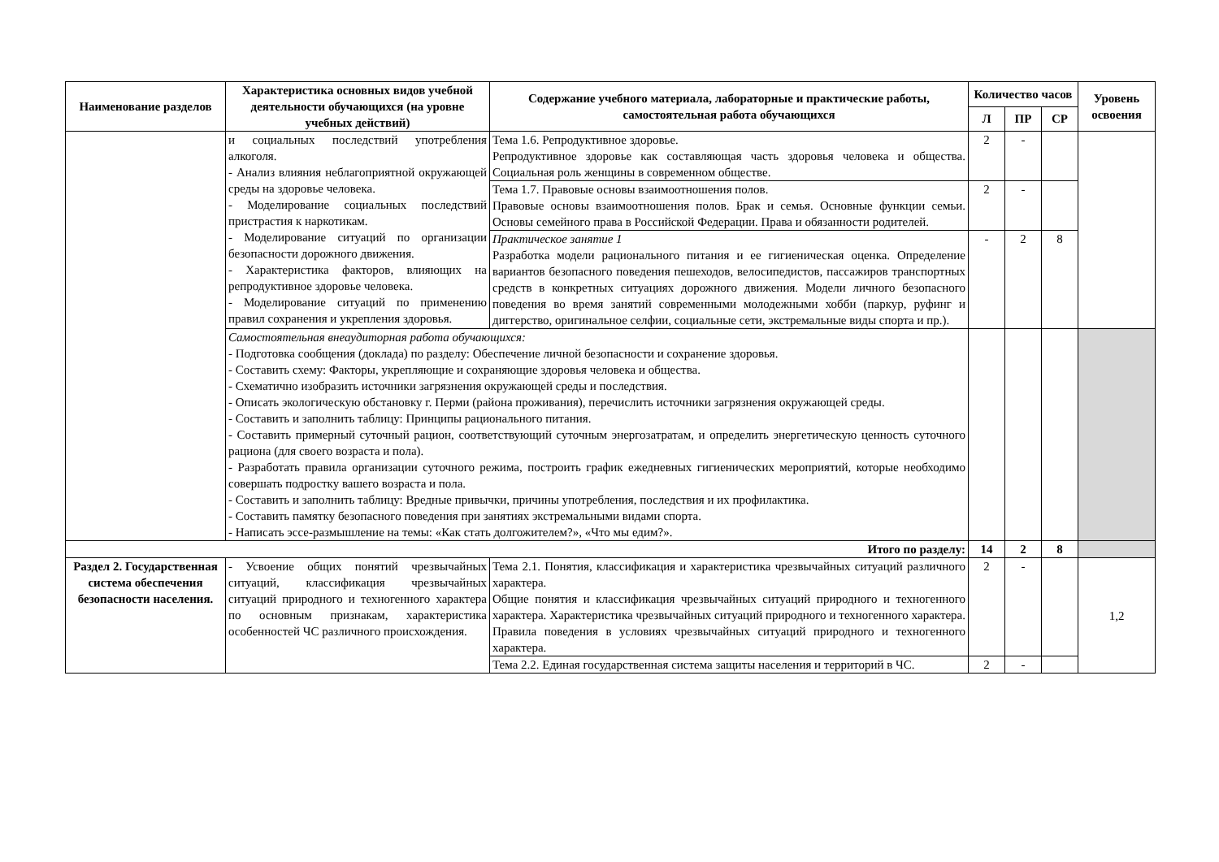| Наименование разделов | Характеристика основных видов учебной деятельности обучающихся (на уровне учебных действий) | Содержание учебного материала, лабораторные и практические работы, самостоятельная работа обучающихся | Количество часов | | | Уровень освоения |
| --- | --- | --- | --- | --- | --- | --- |
| | | | Л | ПР | СР | |
| | и социальных последствий употребления алкоголя. - Анализ влияния неблагоприятной окружающей среды на здоровье человека. - Моделирование социальных последствий пристрастия к наркотикам. - Моделирование ситуаций по организации безопасности дорожного движения. - Характеристика факторов, влияющих на репродуктивное здоровье человека. - Моделирование ситуаций по применению правил сохранения и укрепления здоровья. | Тема 1.6. Репродуктивное здоровье. Репродуктивное здоровье как составляющая часть здоровья человека и общества. Социальная роль женщины в современном обществе. | 2 | - | | |
| | | Тема 1.7. Правовые основы взаимоотношения полов. Правовые основы взаимоотношения полов. Брак и семья. Основные функции семьи. Основы семейного права в Российской Федерации. Права и обязанности родителей. | 2 | - | | |
| | | Практическое занятие 1 Разработка модели рационального питания и ее гигиеническая оценка. Определение вариантов безопасного поведения пешеходов, велосипедистов, пассажиров транспортных средств в конкретных ситуациях дорожного движения. Модели личного безопасного поведения во время занятий современными молодежными хобби (паркур, руфинг и диггерство, оригинальное селфии, социальные сети, экстремальные виды спорта и пр.). | - | 2 | 8 | |
| | Самостоятельная внеаудиторная работа обучающихся: - Подготовка сообщения (доклада) по разделу: Обеспечение личной безопасности и сохранение здоровья. - Составить схему: Факторы, укрепляющие и сохраняющие здоровья человека и общества. - Схематично изобразить источники загрязнения окружающей среды и последствия. - Описать экологическую обстановку г. Перми (района проживания), перечислить источники загрязнения окружающей среды. - Составить и заполнить таблицу: Принципы рационального питания. - Составить примерный суточный рацион, соответствующий суточным энергозатратам, и определить энергетическую ценность суточного рациона (для своего возраста и пола). - Разработать правила организации суточного режима, построить график ежедневных гигиенических мероприятий, которые необходимо совершать подростку вашего возраста и пола. - Составить и заполнить таблицу: Вредные привычки, причины употребления, последствия и их профилактика. - Составить памятку безопасного поведения при занятиях экстремальными видами спорта. - Написать эссе-размышление на темы: «Как стать долгожителем?», «Что мы едим?». | | | | | |
| Итого по разделу: | | | 14 | 2 | 8 | |
| Раздел 2. Государственная система обеспечения безопасности населения. | - Усвоение общих понятий чрезвычайных ситуаций, классификация чрезвычайных ситуаций природного и техногенного характера по основным признакам, характеристика особенностей ЧС различного происхождения. | Тема 2.1. Понятия, классификация и характеристика чрезвычайных ситуаций различного характера. Общие понятия и классификация чрезвычайных ситуаций природного и техногенного характера. Характеристика чрезвычайных ситуаций природного и техногенного характера. Правила поведения в условиях чрезвычайных ситуаций природного и техногенного характера. | 2 | - | | 1,2 |
| | | Тема 2.2. Единая государственная система защиты населения и территорий в ЧС. | 2 | - | | |